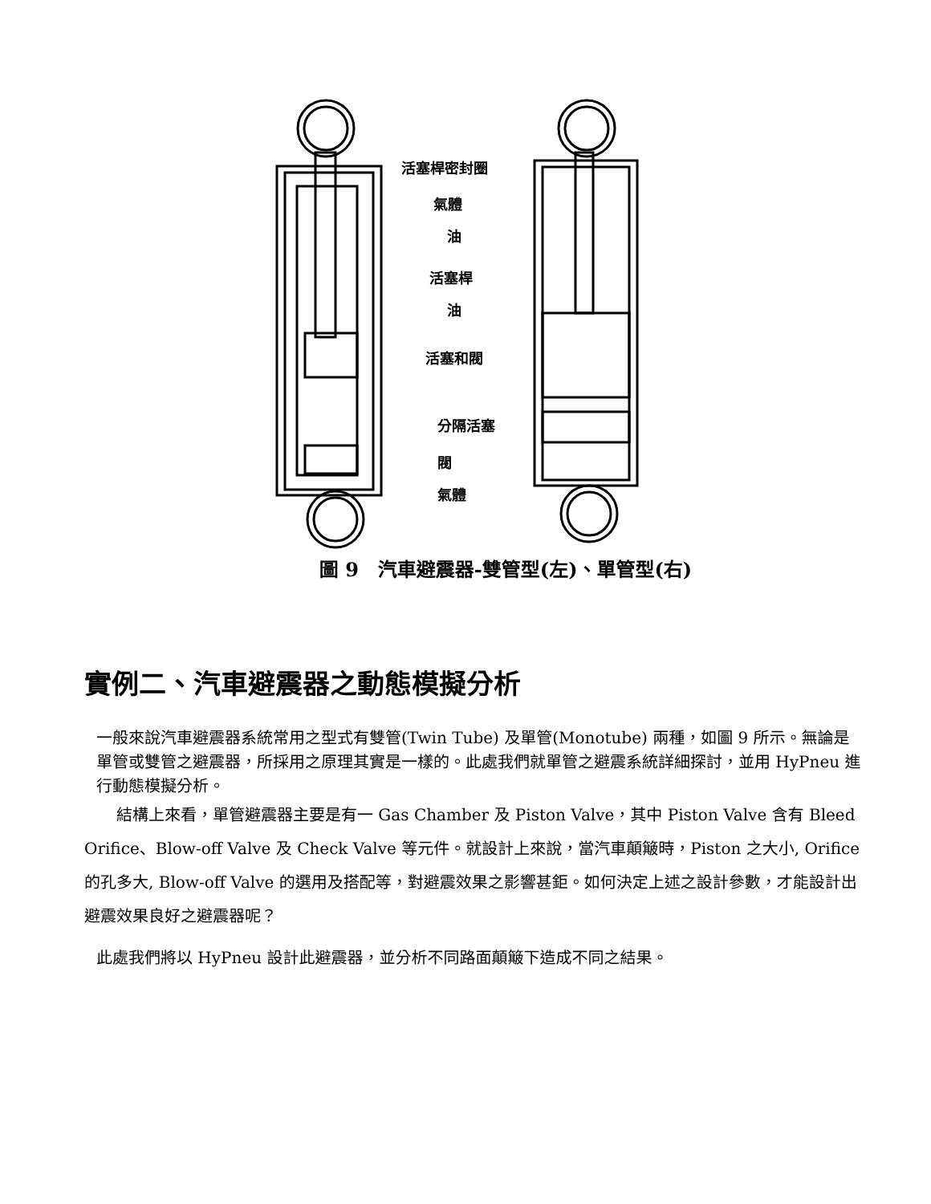活塞桿密封圈
氣體
油
活塞桿
油
活塞和閥
分隔活塞
閥
氣體
圖 9　汽車避震器-雙管型(左)、單管型(右)
實例二、汽車避震器之動態模擬分析
一般來說汽車避震器系統常用之型式有雙管(Twin Tube) 及單管(Monotube) 兩種，如圖 9 所示。無論是單管或雙管之避震器，所採用之原理其實是一樣的。此處我們就單管之避震系統詳細探討，並用 HyPneu 進行動態模擬分析。
　　結構上來看，單管避震器主要是有一 Gas Chamber 及 Piston Valve，其中 Piston Valve 含有 Bleed Orifice、Blow-off Valve 及 Check Valve 等元件。就設計上來說，當汽車顛簸時，Piston 之大小, Orifice 的孔多大, Blow-off Valve 的選用及搭配等，對避震效果之影響甚鉅。如何決定上述之設計參數，才能設計出避震效果良好之避震器呢？
此處我們將以 HyPneu 設計此避震器，並分析不同路面顛簸下造成不同之結果。